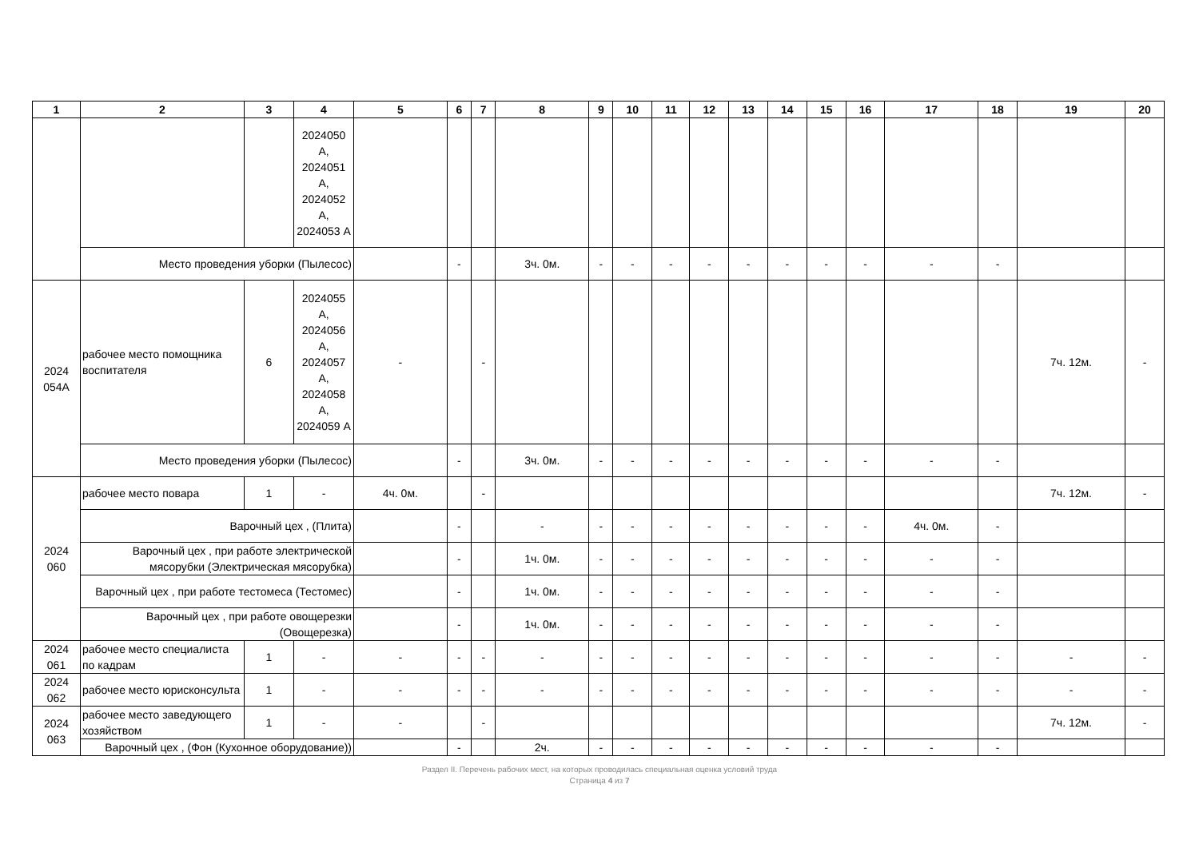| 1 | 2 | 3 | 4 | 5 | 6 | 7 | 8 | 9 | 10 | 11 | 12 | 13 | 14 | 15 | 16 | 17 | 18 | 19 | 20 |
| --- | --- | --- | --- | --- | --- | --- | --- | --- | --- | --- | --- | --- | --- | --- | --- | --- | --- | --- | --- |
| | | | 2024050 А, 2024051 А, 2024052 А, 2024053 А | | | | | | | | | | | | | | | | |
| | Место проведения уборки (Пылесос) | | | | - | | 3ч. 0м. | - | - | - | - | - | - | - | - | - | - | | |
| 2024 054А | рабочее место помощника воспитателя | 6 | 2024055 А, 2024056 А, 2024057 А, 2024058 А, 2024059 А | - | | - | | | | | | | | | | | | 7ч. 12м. | - |
| | Место проведения уборки (Пылесос) | | | | - | | 3ч. 0м. | - | - | - | - | - | - | - | - | - | - | | |
| 2024 060 | рабочее место повара | 1 | - | 4ч. 0м. | | - | | | | | | | | | | | | 7ч. 12м. | - |
| | Варочный цех , (Плита) | | | | - | | - | - | - | - | - | - | - | - | - | 4ч. 0м. | - | | |
| | Варочный цех , при работе электрической мясорубки (Электрическая мясорубка) | | | | - | | 1ч. 0м. | - | - | - | - | - | - | - | - | - | - | | |
| | Варочный цех , при работе тестомеса (Тестомес) | | | | - | | 1ч. 0м. | - | - | - | - | - | - | - | - | - | - | | |
| | Варочный цех , при работе овощерезки (Овощерезка) | | | | - | | 1ч. 0м. | - | - | - | - | - | - | - | - | - | - | | |
| 2024 061 | рабочее место специалиста по кадрам | 1 | - | - | - | - | - | - | - | - | - | - | - | - | - | - | - | - | - |
| 2024 062 | рабочее место юрисконсульта | 1 | - | - | - | - | - | - | - | - | - | - | - | - | - | - | - | - | - |
| 2024 063 | рабочее место заведующего хозяйством | 1 | - | - | | - | | | | | | | | | | | | 7ч. 12м. | - |
| | Варочный цех , (Фон (Кухонное оборудование)) | | | | - | | 2ч. | - | - | - | - | - | - | - | - | - | - | | |
Раздел II. Перечень рабочих мест, на которых проводилась специальная оценка условий труда
Страница 4 из 7